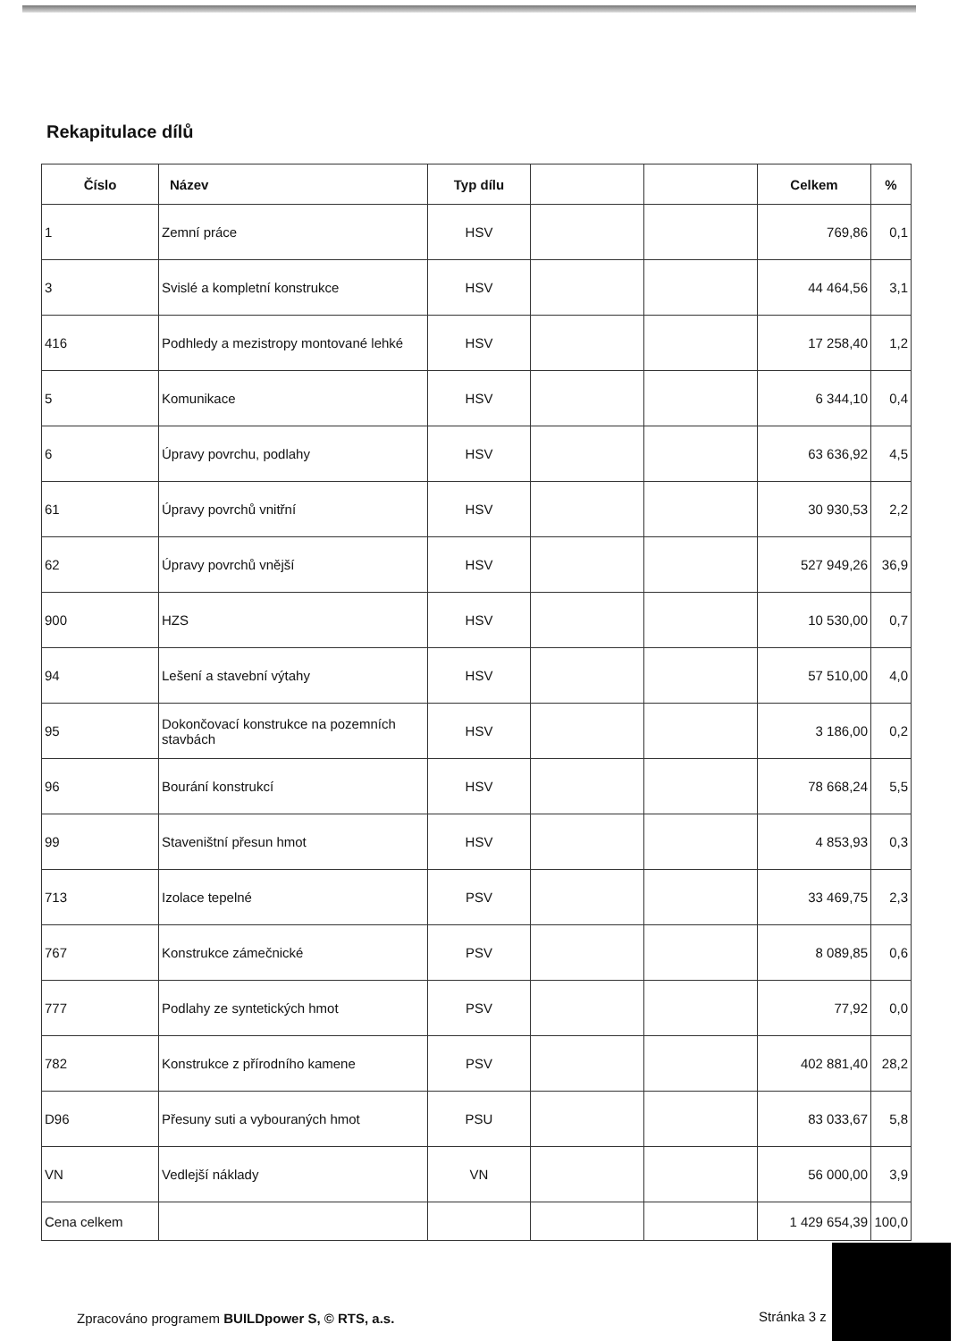Rekapitulace dílů
| Číslo | Název | Typ dílu | | | Celkem | % |
| --- | --- | --- | --- | --- | --- | --- |
| 1 | Zemní práce | HSV | | | 769,86 | 0,1 |
| 3 | Svislé a kompletní konstrukce | HSV | | | 44 464,56 | 3,1 |
| 416 | Podhledy a mezistropy montované lehké | HSV | | | 17 258,40 | 1,2 |
| 5 | Komunikace | HSV | | | 6 344,10 | 0,4 |
| 6 | Úpravy povrchu, podlahy | HSV | | | 63 636,92 | 4,5 |
| 61 | Úpravy povrchů vnitřní | HSV | | | 30 930,53 | 2,2 |
| 62 | Úpravy povrchů vnější | HSV | | | 527 949,26 | 36,9 |
| 900 | HZS | HSV | | | 10 530,00 | 0,7 |
| 94 | Lešení a stavební výtahy | HSV | | | 57 510,00 | 4,0 |
| 95 | Dokončovací konstrukce na pozemních stavbách | HSV | | | 3 186,00 | 0,2 |
| 96 | Bourání konstrukcí | HSV | | | 78 668,24 | 5,5 |
| 99 | Staveništní přesun hmot | HSV | | | 4 853,93 | 0,3 |
| 713 | Izolace tepelné | PSV | | | 33 469,75 | 2,3 |
| 767 | Konstrukce zámečnické | PSV | | | 8 089,85 | 0,6 |
| 777 | Podlahy ze syntetických hmot | PSV | | | 77,92 | 0,0 |
| 782 | Konstrukce z přírodního kamene | PSV | | | 402 881,40 | 28,2 |
| D96 | Přesuny suti a vybouraných hmot | PSU | | | 83 033,67 | 5,8 |
| VN | Vedlejší náklady | VN | | | 56 000,00 | 3,9 |
| Cena celkem | | | | | 1 429 654,39 | 100,0 |
Zpracováno programem BUILDpower S, © RTS, a.s.
Stránka 3 z